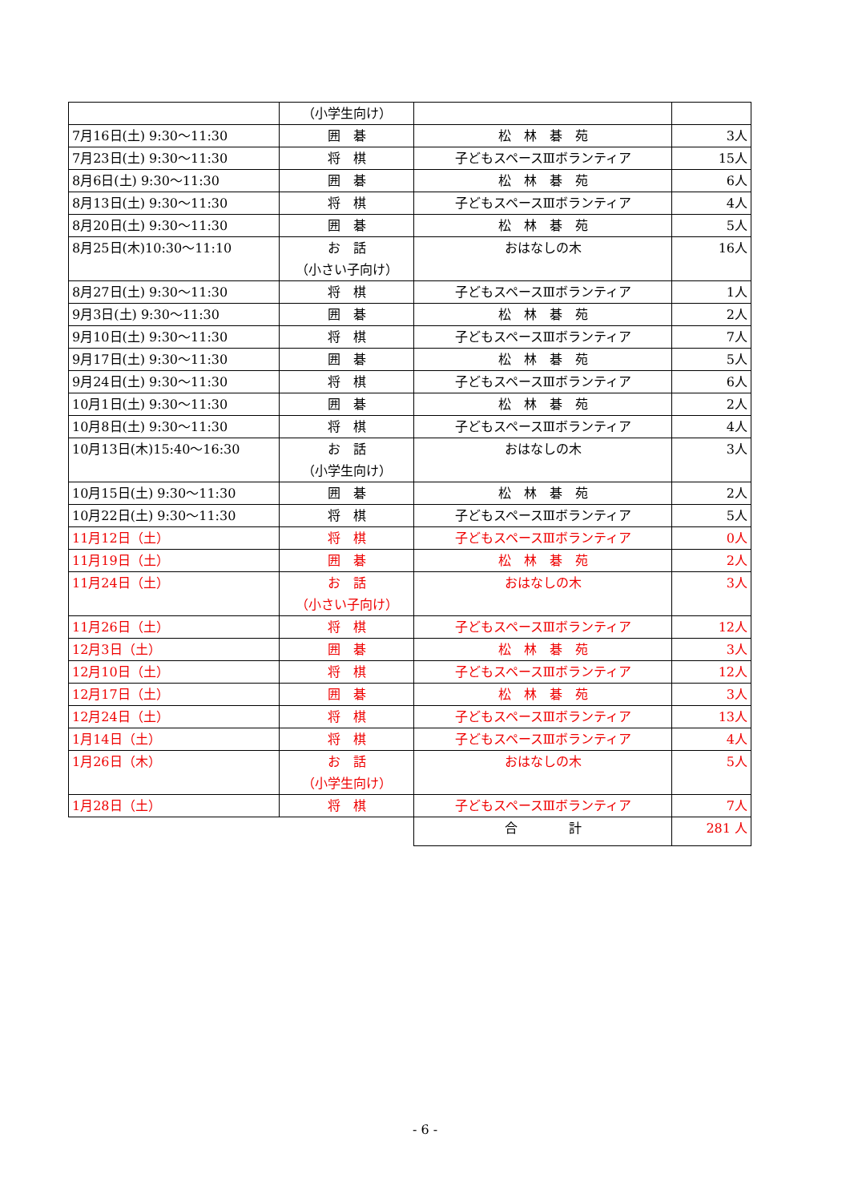| | （小学生向け） | | |
| 7月16日(土) 9:30～11:30 | 囲 碁 | 松 林 碁 苑 | 3人 |
| 7月23日(土) 9:30～11:30 | 将 棋 | 子どもスペースⅢボランティア | 15人 |
| 8月6日(土) 9:30～11:30 | 囲 碁 | 松 林 碁 苑 | 6人 |
| 8月13日(土) 9:30～11:30 | 将 棋 | 子どもスペースⅢボランティア | 4人 |
| 8月20日(土) 9:30～11:30 | 囲 碁 | 松 林 碁 苑 | 5人 |
| 8月25日(木)10:30～11:10 | お 話 （小さい子向け） | おはなしの木 | 16人 |
| 8月27日(土) 9:30～11:30 | 将 棋 | 子どもスペースⅢボランティア | 1人 |
| 9月3日(土) 9:30～11:30 | 囲 碁 | 松 林 碁 苑 | 2人 |
| 9月10日(土) 9:30～11:30 | 将 棋 | 子どもスペースⅢボランティア | 7人 |
| 9月17日(土) 9:30～11:30 | 囲 碁 | 松 林 碁 苑 | 5人 |
| 9月24日(土) 9:30～11:30 | 将 棋 | 子どもスペースⅢボランティア | 6人 |
| 10月1日(土) 9:30～11:30 | 囲 碁 | 松 林 碁 苑 | 2人 |
| 10月8日(土) 9:30～11:30 | 将 棋 | 子どもスペースⅢボランティア | 4人 |
| 10月13日(木)15:40～16:30 | お 話 （小学生向け） | おはなしの木 | 3人 |
| 10月15日(土) 9:30～11:30 | 囲 碁 | 松 林 碁 苑 | 2人 |
| 10月22日(土) 9:30～11:30 | 将 棋 | 子どもスペースⅢボランティア | 5人 |
| 11月12日（土） | 将 棋 | 子どもスペースⅢボランティア | 0人 |
| 11月19日（土） | 囲 碁 | 松 林 碁 苑 | 2人 |
| 11月24日（土） | お 話 （小さい子向け） | おはなしの木 | 3人 |
| 11月26日（土） | 将 棋 | 子どもスペースⅢボランティア | 12人 |
| 12月3日（土） | 囲 碁 | 松 林 碁 苑 | 3人 |
| 12月10日（土） | 将 棋 | 子どもスペースⅢボランティア | 12人 |
| 12月17日（土） | 囲 碁 | 松 林 碁 苑 | 3人 |
| 12月24日（土） | 将 棋 | 子どもスペースⅢボランティア | 13人 |
| 1月14日（土） | 将 棋 | 子どもスペースⅢボランティア | 4人 |
| 1月26日（木） | お 話 （小学生向け） | おはなしの木 | 5人 |
| 1月28日（土） | 将 棋 | 子どもスペースⅢボランティア | 7人 |
| | | 合 計 | 281 人 |
- 6 -